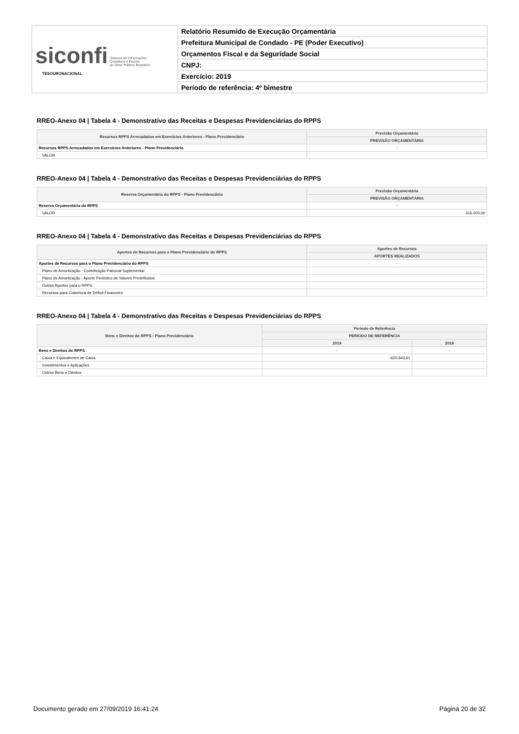| siconfi Sistema de Informações Contábeis e Fiscais do Setor Público Brasileiro TESOURONACIONAL | Relatório Resumido de Execução Orçamentária |
| | Prefeitura Municipal de Condado - PE (Poder Executivo) |
| | Orçamentos Fiscal e da Seguridade Social |
| | CNPJ: |
| | Exercício: 2019 |
| | Período de referência: 4º bimestre |
RREO-Anexo 04 | Tabela 4 - Demonstrativo das Receitas e Despesas Previdenciárias do RPPS
| Recursos RPPS Arrecadados em Exercícios Anteriores - Plano Previdenciário | Previsão Orçamentária |
| --- | --- |
| | PREVISÃO ORÇAMENTÁRIA |
| Recursos RPPS Arrecadados em Exercícios Anteriores - Plano Previdenciário | - |
| VALOR | |
RREO-Anexo 04 | Tabela 4 - Demonstrativo das Receitas e Despesas Previdenciárias do RPPS
| Reserva Orçamentária do RPPS - Plano Previdenciário | Previsão Orçamentária |
| --- | --- |
| | PREVISÃO ORÇAMENTÁRIA |
| Reserva Orçamentária do RPPS | - |
| VALOR | 416.000,00 |
RREO-Anexo 04 | Tabela 4 - Demonstrativo das Receitas e Despesas Previdenciárias do RPPS
| Aportes de Recursos para o Plano Previdenciário do RPPS | Aportes de Recursos |
| --- | --- |
| | APORTES REALIZADOS |
| Aportes de Recursos para o Plano Previdenciário do RPPS | - |
| Plano de Amortização - Contribuição Patronal Suplementar | |
| Plano de Amortização - Aporte Periódico de Valores Predefinidos | |
| Outros Aportes para o RPPS | |
| Recursos para Cobertura de Déficit Financeiro | |
RREO-Anexo 04 | Tabela 4 - Demonstrativo das Receitas e Despesas Previdenciárias do RPPS
| Bens e Direitos do RPPS - Plano Previdenciário | Período de Referência | |
| --- | --- | --- |
| | PERÍODO DE REFERÊNCIA | |
| | 2019 | 2018 |
| Bens e Direitos do RPPS | - | - |
| Caixa e Equivalentes de Caixa | -620.943,61 | |
| Investimentos e Aplicações | | |
| Outros Bens e Direitos | | |
Documento gerado em 27/09/2019 16:41:24 Página 20 de 32